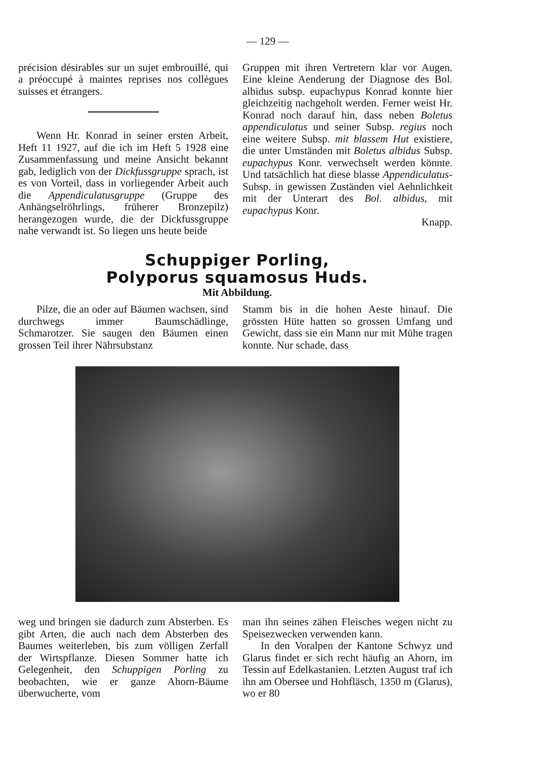— 129 —
précision désirables sur un sujet embrouillé, qui a préoccupé à maintes reprises nos collègues suisses et étrangers.
Wenn Hr. Konrad in seiner ersten Arbeit, Heft 11 1927, auf die ich im Heft 5 1928 eine Zusammenfassung und meine Ansicht bekannt gab, lediglich von der Dickfussgruppe sprach, ist es von Vorteil, dass in vorliegender Arbeit auch die Appendiculatusgruppe (Gruppe des Anhängselröhrlings, früherer Bronzepilz) herangezogen wurde, die der Dickfussgruppe nahe verwandt ist. So liegen uns heute beide
Gruppen mit ihren Vertretern klar vor Augen. Eine kleine Aenderung der Diagnose des Bol. albidus subsp. eupachypus Konrad konnte hier gleichzeitig nachgeholt werden. Ferner weist Hr. Konrad noch darauf hin, dass neben Boletus appendiculatus und seiner Subsp. regius noch eine weitere Subsp. mit blassem Hut existiere, die unter Umständen mit Boletus albidus Subsp. eupachypus Konr. verwechselt werden könnte. Und tatsächlich hat diese blasse Appendiculatus-Subsp. in gewissen Zuständen viel Aehnlichkeit mit der Unterart des Bol. albidus, mit eupachypus Konr.
Knapp.
Schuppiger Porling,
Polyporus squamosus Huds.
Mit Abbildung.
Pilze, die an oder auf Bäumen wachsen, sind durchwegs immer Baumschädlinge, Schmarotzer. Sie saugen den Bäumen einen grossen Teil ihrer Nährsubstanz
Stamm bis in die hohen Aeste hinauf. Die grössten Hüte hatten so grossen Umfang und Gewicht, dass sie ein Mann nur mit Mühe tragen konnte. Nur schade, dass
weg und bringen sie dadurch zum Absterben. Es gibt Arten, die auch nach dem Absterben des Baumes weiterleben, bis zum völligen Zerfall der Wirtspflanze. Diesen Sommer hatte ich Gelegenheit, den Schuppigen Porling zu beobachten, wie er ganze Ahorn-Bäume überwucherte, vom
man ihn seines zähen Fleisches wegen nicht zu Speisezwecken verwenden kann.
In den Voralpen der Kantone Schwyz und Glarus findet er sich recht häufig an Ahorn, im Tessin auf Edelkastanien. Letzten August traf ich ihn am Obersee und Hohfläsch, 1350 m (Glarus), wo er 80